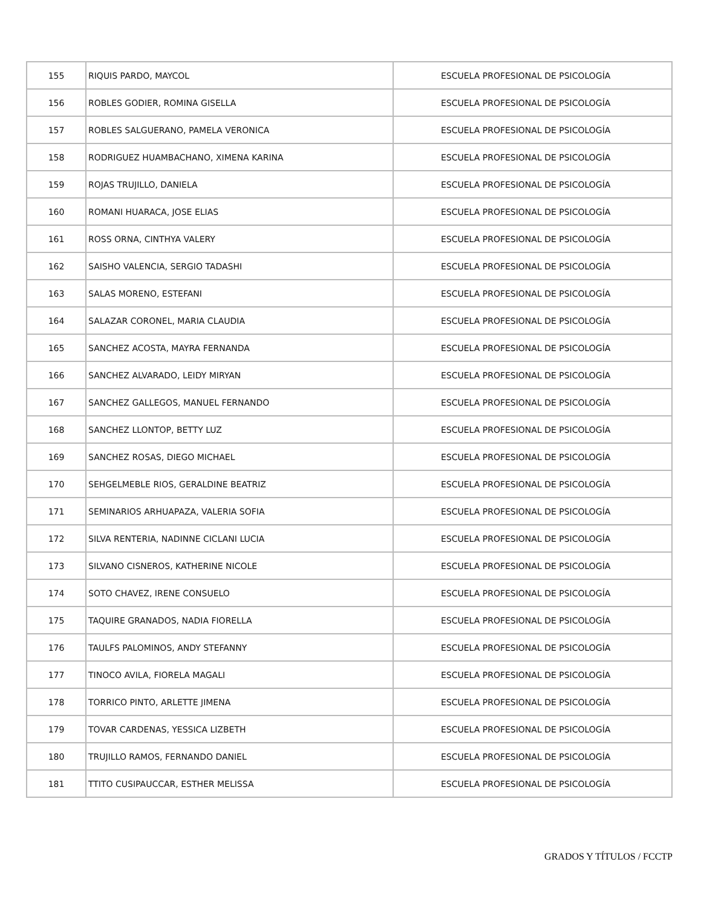| 155 | RIQUIS PARDO, MAYCOL | ESCUELA PROFESIONAL DE PSICOLOGÍA |
| 156 | ROBLES GODIER, ROMINA GISELLA | ESCUELA PROFESIONAL DE PSICOLOGÍA |
| 157 | ROBLES SALGUERANO, PAMELA VERONICA | ESCUELA PROFESIONAL DE PSICOLOGÍA |
| 158 | RODRIGUEZ HUAMBACHANO, XIMENA KARINA | ESCUELA PROFESIONAL DE PSICOLOGÍA |
| 159 | ROJAS TRUJILLO, DANIELA | ESCUELA PROFESIONAL DE PSICOLOGÍA |
| 160 | ROMANI HUARACA, JOSE ELIAS | ESCUELA PROFESIONAL DE PSICOLOGÍA |
| 161 | ROSS ORNA, CINTHYA VALERY | ESCUELA PROFESIONAL DE PSICOLOGÍA |
| 162 | SAISHO VALENCIA, SERGIO TADASHI | ESCUELA PROFESIONAL DE PSICOLOGÍA |
| 163 | SALAS MORENO, ESTEFANI | ESCUELA PROFESIONAL DE PSICOLOGÍA |
| 164 | SALAZAR CORONEL, MARIA CLAUDIA | ESCUELA PROFESIONAL DE PSICOLOGÍA |
| 165 | SANCHEZ ACOSTA, MAYRA FERNANDA | ESCUELA PROFESIONAL DE PSICOLOGÍA |
| 166 | SANCHEZ ALVARADO, LEIDY MIRYAN | ESCUELA PROFESIONAL DE PSICOLOGÍA |
| 167 | SANCHEZ GALLEGOS, MANUEL FERNANDO | ESCUELA PROFESIONAL DE PSICOLOGÍA |
| 168 | SANCHEZ LLONTOP, BETTY LUZ | ESCUELA PROFESIONAL DE PSICOLOGÍA |
| 169 | SANCHEZ ROSAS, DIEGO MICHAEL | ESCUELA PROFESIONAL DE PSICOLOGÍA |
| 170 | SEHGELMEBLE RIOS, GERALDINE BEATRIZ | ESCUELA PROFESIONAL DE PSICOLOGÍA |
| 171 | SEMINARIOS ARHUAPAZA, VALERIA SOFIA | ESCUELA PROFESIONAL DE PSICOLOGÍA |
| 172 | SILVA RENTERIA, NADINNE CICLANI LUCIA | ESCUELA PROFESIONAL DE PSICOLOGÍA |
| 173 | SILVANO CISNEROS, KATHERINE NICOLE | ESCUELA PROFESIONAL DE PSICOLOGÍA |
| 174 | SOTO CHAVEZ, IRENE CONSUELO | ESCUELA PROFESIONAL DE PSICOLOGÍA |
| 175 | TAQUIRE GRANADOS, NADIA FIORELLA | ESCUELA PROFESIONAL DE PSICOLOGÍA |
| 176 | TAULFS PALOMINOS, ANDY STEFANNY | ESCUELA PROFESIONAL DE PSICOLOGÍA |
| 177 | TINOCO AVILA, FIORELA MAGALI | ESCUELA PROFESIONAL DE PSICOLOGÍA |
| 178 | TORRICO PINTO, ARLETTE JIMENA | ESCUELA PROFESIONAL DE PSICOLOGÍA |
| 179 | TOVAR CARDENAS, YESSICA LIZBETH | ESCUELA PROFESIONAL DE PSICOLOGÍA |
| 180 | TRUJILLO RAMOS, FERNANDO DANIEL | ESCUELA PROFESIONAL DE PSICOLOGÍA |
| 181 | TTITO CUSIPAUCCAR, ESTHER MELISSA | ESCUELA PROFESIONAL DE PSICOLOGÍA |
GRADOS Y TÍTULOS / FCCTP